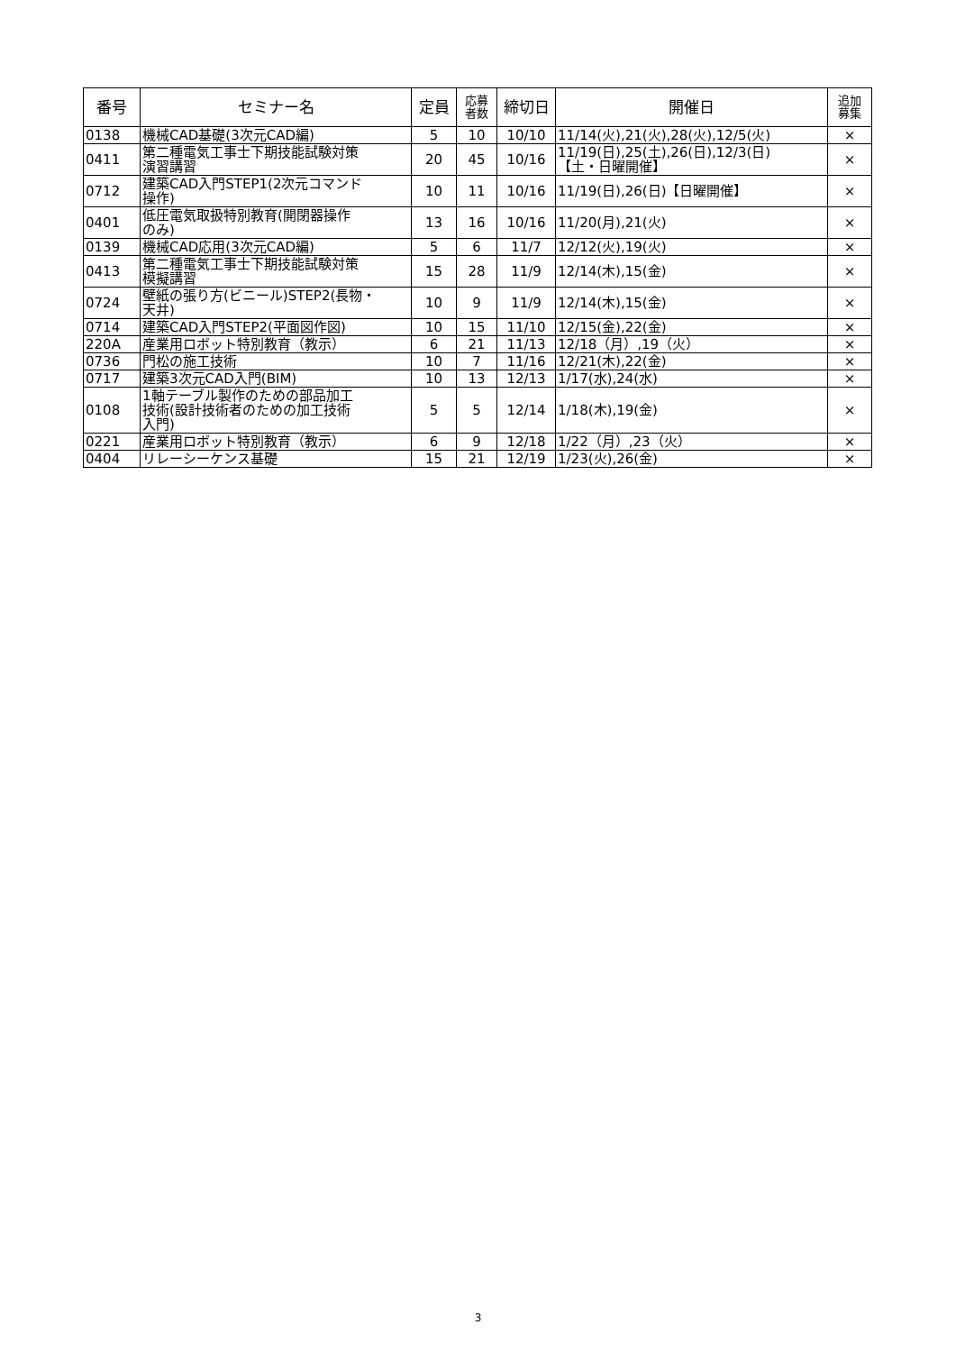| 番号 | セミナー名 | 定員 | 応募 者数 | 締切日 | 開催日 | 追加 募集 |
| --- | --- | --- | --- | --- | --- | --- |
| 0138 | 機械CAD基礎(3次元CAD編) | 5 | 10 | 10/10 | 11/14(火),21(火),28(火),12/5(火) | × |
| 0411 | 第二種電気工事士下期技能試験対策 演習講習 | 20 | 45 | 10/16 | 11/19(日),25(土),26(日),12/3(日) 【土・日曜開催】 | × |
| 0712 | 建築CAD入門STEP1(2次元コマンド 操作) | 10 | 11 | 10/16 | 11/19(日),26(日)【日曜開催】 | × |
| 0401 | 低圧電気取扱特別教育(開閉器操作 のみ) | 13 | 16 | 10/16 | 11/20(月),21(火) | × |
| 0139 | 機械CAD応用(3次元CAD編) | 5 | 6 | 11/7 | 12/12(火),19(火) | × |
| 0413 | 第二種電気工事士下期技能試験対策 模擬講習 | 15 | 28 | 11/9 | 12/14(木),15(金) | × |
| 0724 | 壁紙の張り方(ビニール)STEP2(長物・ 天井) | 10 | 9 | 11/9 | 12/14(木),15(金) | × |
| 0714 | 建築CAD入門STEP2(平面図作図) | 10 | 15 | 11/10 | 12/15(金),22(金) | × |
| 220A | 産業用ロボット特別教育（教示） | 6 | 21 | 11/13 | 12/18（月）,19（火） | × |
| 0736 | 門松の施工技術 | 10 | 7 | 11/16 | 12/21(木),22(金) | × |
| 0717 | 建築3次元CAD入門(BIM) | 10 | 13 | 12/13 | 1/17(水),24(水) | × |
| 0108 | 1軸テーブル製作のための部品加工 技術(設計技術者のための加工技術 入門) | 5 | 5 | 12/14 | 1/18(木),19(金) | × |
| 0221 | 産業用ロボット特別教育（教示） | 6 | 9 | 12/18 | 1/22（月）,23（火） | × |
| 0404 | リレーシーケンス基礎 | 15 | 21 | 12/19 | 1/23(火),26(金) | × |
3